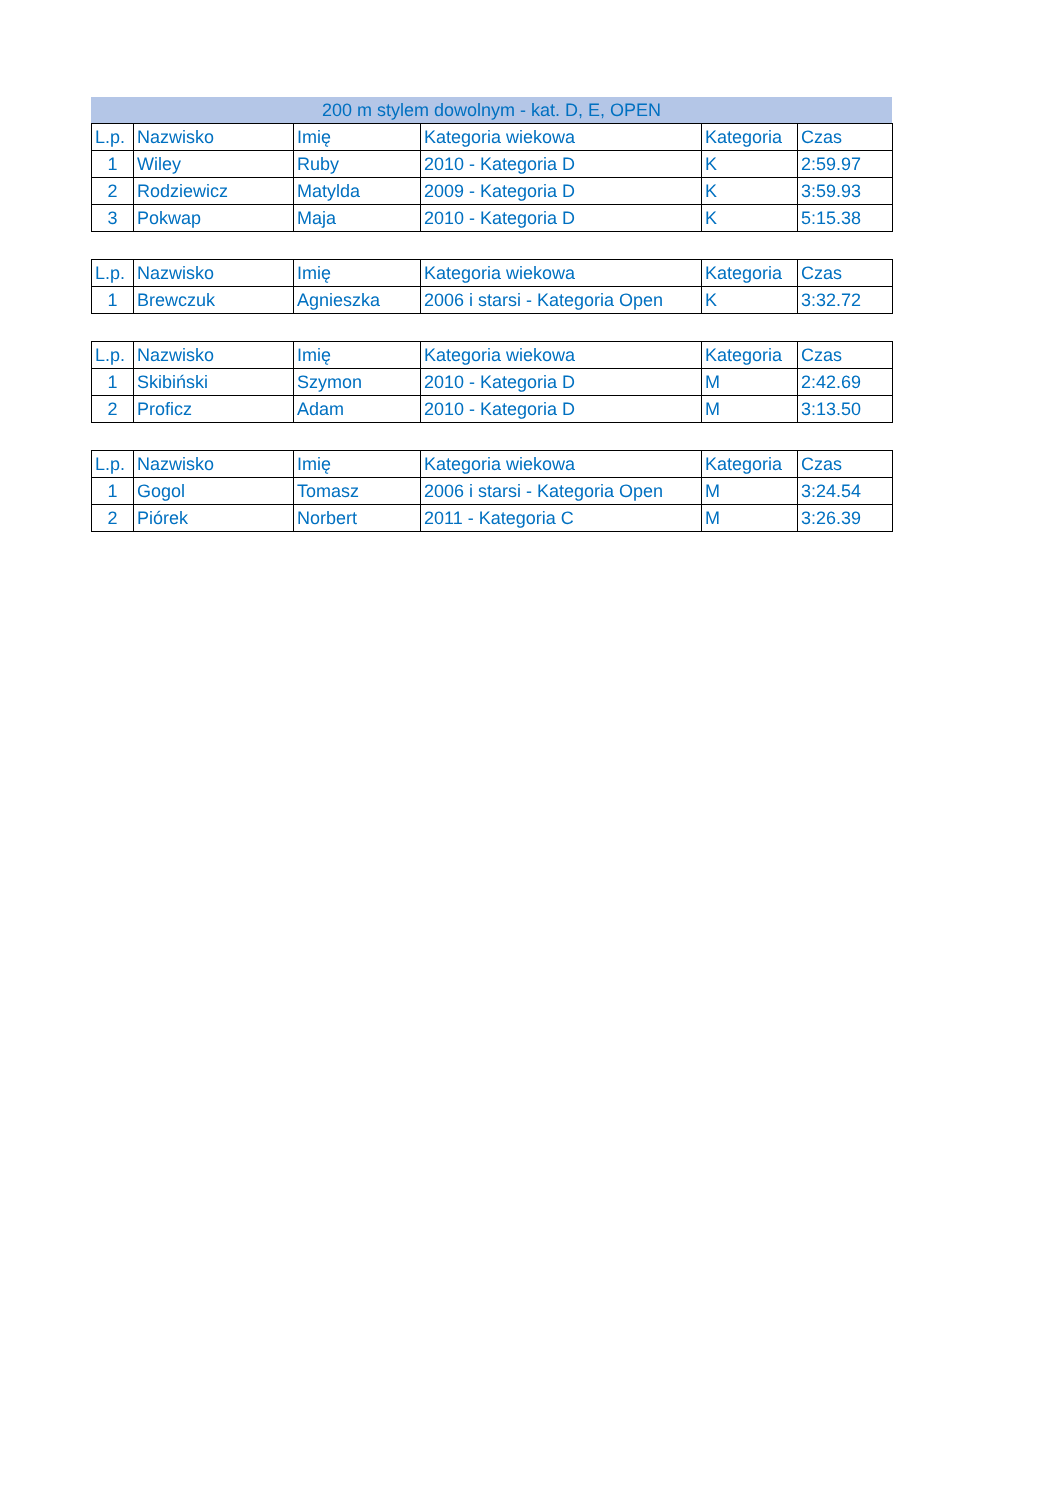200 m stylem dowolnym - kat. D, E, OPEN
| L.p. | Nazwisko | Imię | Kategoria wiekowa | Kategoria | Czas |
| --- | --- | --- | --- | --- | --- |
| 1 | Wiley | Ruby | 2010 - Kategoria D | K | 2:59.97 |
| 2 | Rodziewicz | Matylda | 2009 - Kategoria D | K | 3:59.93 |
| 3 | Pokwap | Maja | 2010 - Kategoria D | K | 5:15.38 |
| L.p. | Nazwisko | Imię | Kategoria wiekowa | Kategoria | Czas |
| --- | --- | --- | --- | --- | --- |
| 1 | Brewczuk | Agnieszka | 2006 i starsi - Kategoria Open | K | 3:32.72 |
| L.p. | Nazwisko | Imię | Kategoria wiekowa | Kategoria | Czas |
| --- | --- | --- | --- | --- | --- |
| 1 | Skibiński | Szymon | 2010 - Kategoria D | M | 2:42.69 |
| 2 | Proficz | Adam | 2010 - Kategoria D | M | 3:13.50 |
| L.p. | Nazwisko | Imię | Kategoria wiekowa | Kategoria | Czas |
| --- | --- | --- | --- | --- | --- |
| 1 | Gogol | Tomasz | 2006 i starsi - Kategoria Open | M | 3:24.54 |
| 2 | Piórek | Norbert | 2011 - Kategoria C | M | 3:26.39 |